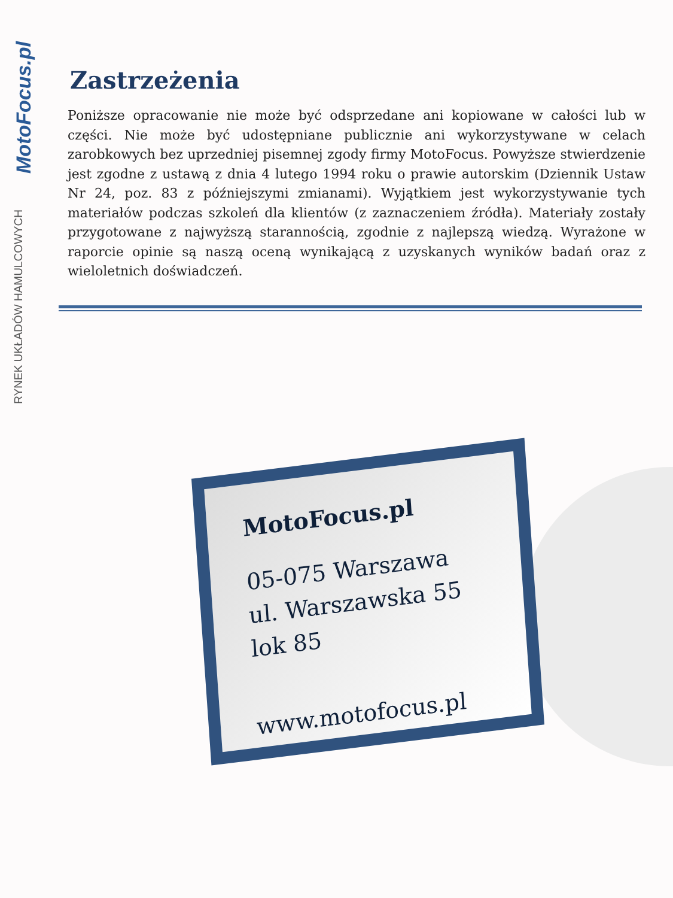MotoFocus.pl
RYNEK UKŁADÓW HAMULCOWYCH
Zastrzeżenia
Poniższe opracowanie nie może być odsprzedane ani kopiowane w całości lub w części. Nie może być udostępniane publicznie ani wykorzystywane w celach zarobkowych bez uprzedniej pisemnej zgody firmy MotoFocus. Powyższe stwierdzenie jest zgodne z ustawą z dnia 4 lutego 1994 roku o prawie autorskim (Dziennik Ustaw Nr 24, poz. 83 z późniejszymi zmianami). Wyjątkiem jest wykorzystywanie tych materiałów podczas szkoleń dla klientów (z zaznaczeniem źródła). Materiały zostały przygotowane z najwyższą starannością, zgodnie z najlepszą wiedzą. Wyrażone w raporcie opinie są naszą oceną wynikającą z uzyskanych wyników badań oraz z wieloletnich doświadczeń.
MotoFocus.pl
05-075 Warszawa
ul. Warszawska 55 lok 85
www.motofocus.pl